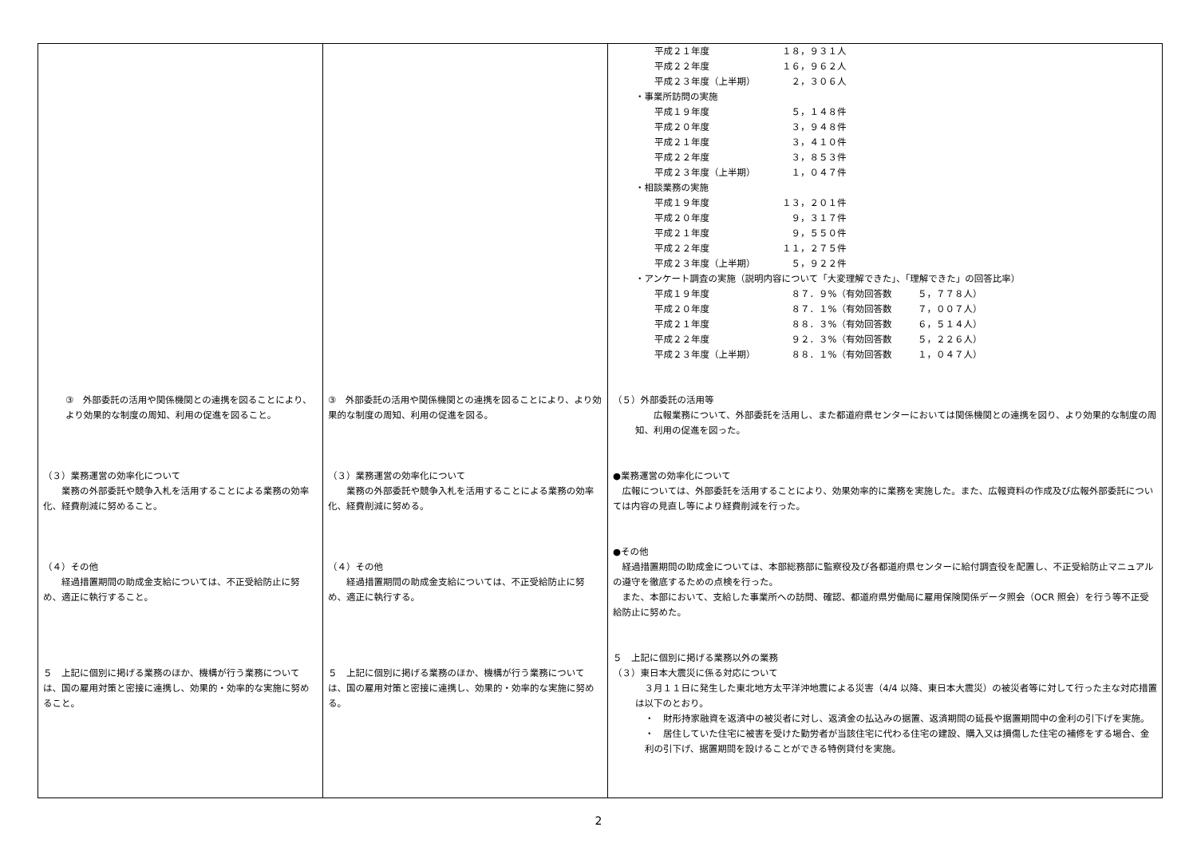| ③ 外部委託の活用や関係機関との連携を図ることにより、より効果的な制度の周知、利用の促進を図ること。 （３）業務運営の効率化について 業務の外部委託や競争入札を活用することによる業務の効率化、経費削減に努めること。 （４）その他 経過措置期間の助成金支給については、不正受給防止に努め、適正に執行すること。 ５ 上記に個別に掲げる業務のほか、機構が行う業務については、国の雇用対策と密接に連携し、効果的・効率的な実施に努めること。 | ③ 外部委託の活用や関係機関との連携を図ることにより、より効果的な制度の周知、利用の促進を図る。 （３）業務運営の効率化について 業務の外部委託や競争入札を活用することによる業務の効率化、経費削減に努める。 （４）その他 経過措置期間の助成金支給については、不正受給防止に努め、適正に執行する。 ５ 上記に個別に掲げる業務のほか、機構が行う業務については、国の雇用対策と密接に連携し、効果的・効率的な実施に努める。 | 平成２１年度 １８，９３１人 平成２２年度 １６，９６２人 平成２３年度（上半期） ２，３０６人 ・事業所訪問の実施 平成１９年度 ５，１４８件 平成２０年度 ３，９４８件 平成２１年度 ３，４１０件 平成２２年度 ３，８５３件 平成２３年度（上半期） １，０４７件 ・相談業務の実施 平成１９年度 １３，２０１件 平成２０年度 ９，３１７件 平成２１年度 ９，５５０件 平成２２年度 １１，２７５件 平成２３年度（上半期） ５，９２２件 ・アンケート調査の実施（説明内容について「大変理解できた」、「理解できた」の回答比率） 平成１９年度 ８７．９%（有効回答数 ５，７７８人） 平成２０年度 ８７．１%（有効回答数 ７，００７人） 平成２１年度 ８８．３%（有効回答数 ６，５１４人） 平成２２年度 ９２．３%（有効回答数 ５，２２６人） 平成２３年度（上半期） ８８．１%（有効回答数 １，０４７人） （５）外部委託の活用等 広報業務について、外部委託を活用し、また都道府県センターにおいては関係機関との連携を図り、より効果的な制度の周知、利用の促進を図った。 ●業務運営の効率化について 広報については、外部委託を活用することにより、効果効率的に業務を実施した。また、広報資料の作成及び広報外部委託については内容の見直し等により経費削減を行った。 ●その他 経過措置期間の助成金については、本部総務部に監察役及び各都道府県センターに給付調査役を配置し、不正受給防止マニュアルの遵守を徹底するための点検を行った。 また、本部において、支給した事業所への訪問、確認、都道府県労働局に雇用保険関係データ照会（OCR 照会）を行う等不正受給防止に努めた。 ５ 上記に個別に掲げる業務以外の業務 （３）東日本大震災に係る対応について ３月１１日に発生した東北地方太平洋沖地震による災害（4/4 以降、東日本大震災）の被災者等に対して行った主な対応措置は以下のとおり。 ・ 財形持家融資を返済中の被災者に対し、返済金の払込みの据置、返済期間の延長や据置期間中の金利の引下げを実施。 ・ 居住していた住宅に被害を受けた勤労者が当該住宅に代わる住宅の建設、購入又は損傷した住宅の補修をする場合、金利の引下げ、据置期間を設けることができる特例貸付を実施。 |
2